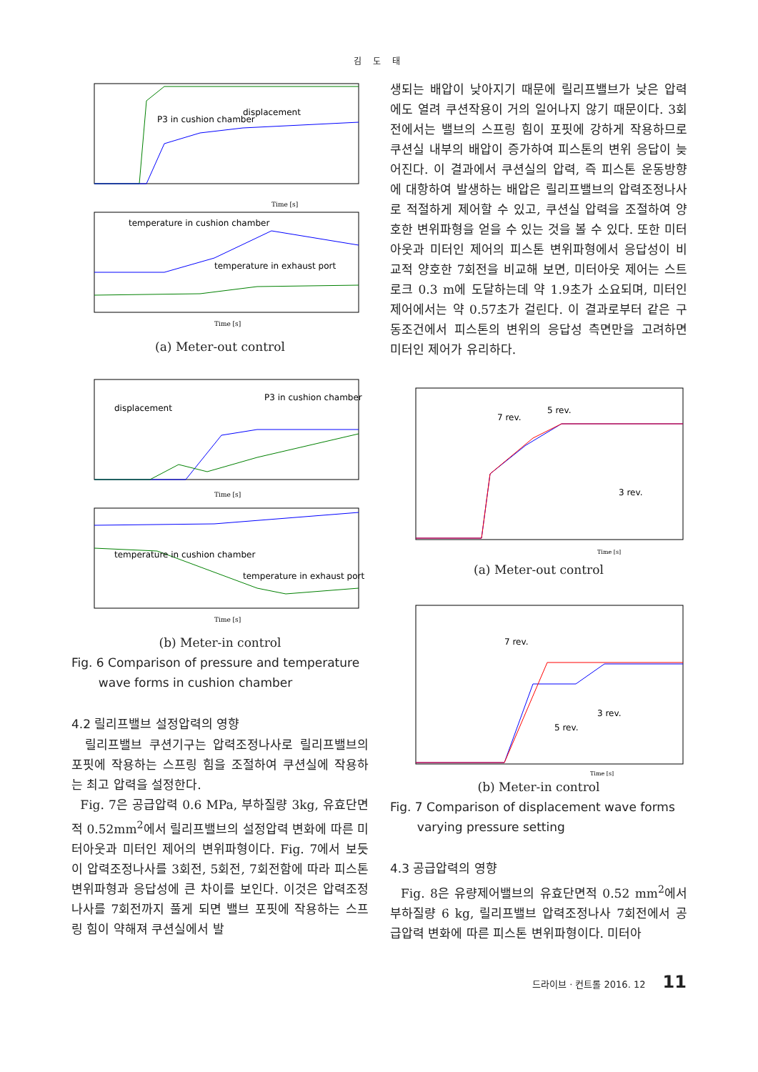김 도 태
P3 in cushion chamber
displacement
Time [s]
temperature in cushion chamber
temperature in exhaust port
Time [s]
(a) Meter-out control
displacement
P3 in cushion chamber
Time [s]
temperature in cushion chamber
temperature in exhaust port
Time [s]
(b) Meter-in control
Fig. 6 Comparison of pressure and temperature
wave forms in cushion chamber
4.2 릴리프밸브 설정압력의 영향
릴리프밸브 쿠션기구는 압력조정나사로 릴리프밸브의 포핏에 작용하는 스프링 힘을 조절하여 쿠션실에 작용하는 최고 압력을 설정한다.
Fig. 7은 공급압력 0.6 MPa, 부하질량 3kg, 유효단면적 0.52mm<sup>2</sup>에서 릴리프밸브의 설정압력 변화에 따른 미터아웃과 미터인 제어의 변위파형이다. Fig. 7에서 보듯이 압력조정나사를 3회전, 5회전, 7회전함에 따라 피스톤 변위파형과 응답성에 큰 차이를 보인다. 이것은 압력조정나사를 7회전까지 풀게 되면 밸브 포핏에 작용하는 스프링 힘이 약해져 쿠션실에서 발
생되는 배압이 낮아지기 때문에 릴리프밸브가 낮은 압력에도 열려 쿠션작용이 거의 일어나지 않기 때문이다. 3회전에서는 밸브의 스프링 힘이 포핏에 강하게 작용하므로 쿠션실 내부의 배압이 증가하여 피스톤의 변위 응답이 늦어진다. 이 결과에서 쿠션실의 압력, 즉 피스톤 운동방향에 대항하여 발생하는 배압은 릴리프밸브의 압력조정나사로 적절하게 제어할 수 있고, 쿠션실 압력을 조절하여 양호한 변위파형을 얻을 수 있는 것을 볼 수 있다. 또한 미터아웃과 미터인 제어의 피스톤 변위파형에서 응답성이 비교적 양호한 7회전을 비교해 보면, 미터아웃 제어는 스트로크 0.3 m에 도달하는데 약 1.9초가 소요되며, 미터인 제어에서는 약 0.57초가 걸린다. 이 결과로부터 같은 구동조건에서 피스톤의 변위의 응답성 측면만을 고려하면 미터인 제어가 유리하다.
7 rev.
5 rev.
3 rev.
Time [s]
(a) Meter-out control
7 rev.
5 rev.
3 rev.
Time [s]
(b) Meter-in control
Fig. 7 Comparison of displacement wave forms
varying pressure setting
4.3 공급압력의 영향
Fig. 8은 유량제어밸브의 유효단면적 0.52 mm<sup>2</sup>에서 부하질량 6 kg, 릴리프밸브 압력조정나사 7회전에서 공급압력 변화에 따른 피스톤 변위파형이다. 미터아
드라이브 · 컨트롤 2016. 12 11